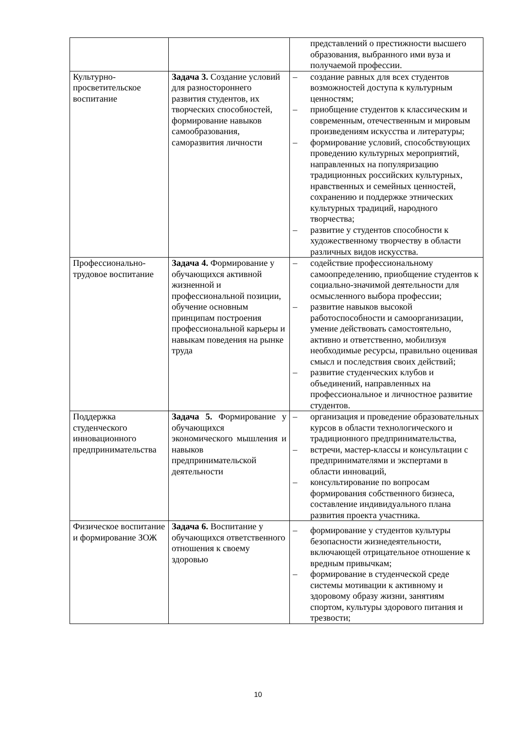| | | представлений о престижности высшего образования, выбранного ими вуза и получаемой профессии. |
| Культурно-просветительское воспитание | Задача 3. Создание условий для разностороннего развития студентов, их творческих способностей, формирование навыков самообразования, саморазвития личности | – создание равных для всех студентов возможностей доступа к культурным ценностям; – приобщение студентов к классическим и современным, отечественным и мировым произведениям искусства и литературы; – формирование условий, способствующих проведению культурных мероприятий, направленных на популяризацию традиционных российских культурных, нравственных и семейных ценностей, сохранению и поддержке этнических культурных традиций, народного творчества; – развитие у студентов способности к художественному творчеству в области различных видов искусства. |
| Профессионально-трудовое воспитание | Задача 4. Формирование у обучающихся активной жизненной и профессиональной позиции, обучение основным принципам построения профессиональной карьеры и навыкам поведения на рынке труда | – содействие профессиональному самоопределению, приобщение студентов к социально-значимой деятельности для осмысленного выбора профессии; – развитие навыков высокой работоспособности и самоорганизации, умение действовать самостоятельно, активно и ответственно, мобилизуя необходимые ресурсы, правильно оценивая смысл и последствия своих действий; – развитие студенческих клубов и объединений, направленных на профессиональное и личностное развитие студентов. |
| Поддержка студенческого инновационного предпринимательства | Задача 5. Формирование у обучающихся экономического мышления и навыков предпринимательской деятельности | – организация и проведение образовательных курсов в области технологического и традиционного предпринимательства, – встречи, мастер-классы и консультации с предпринимателями и экспертами в области инноваций, – консультирование по вопросам формирования собственного бизнеса, составление индивидуального плана развития проекта участника. |
| Физическое воспитание и формирование ЗОЖ | Задача 6. Воспитание у обучающихся ответственного отношения к своему здоровью | – формирование у студентов культуры безопасности жизнедеятельности, включающей отрицательное отношение к вредным привычкам; – формирование в студенческой среде системы мотивации к активному и здоровому образу жизни, занятиям спортом, культуры здорового питания и трезвости; |
10